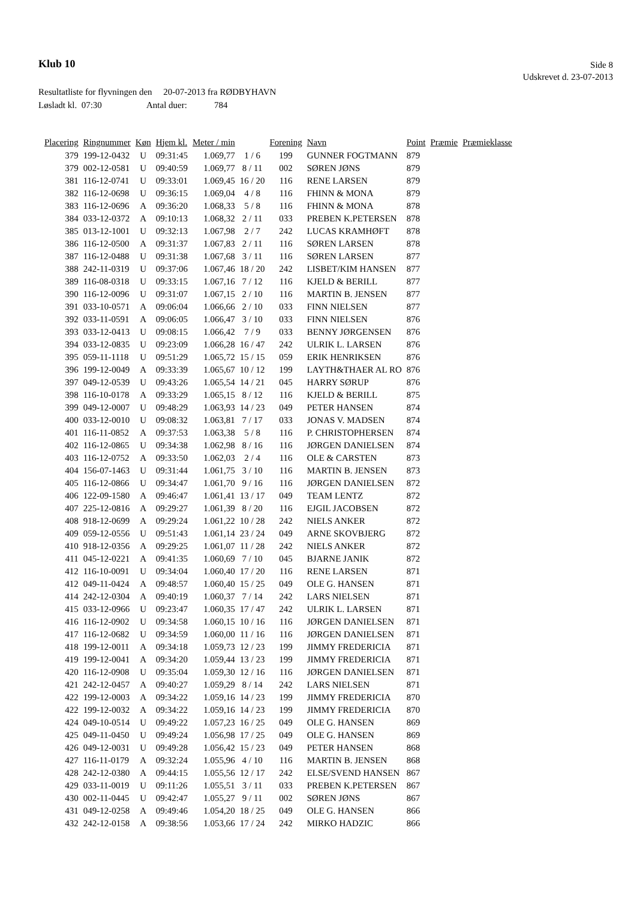Klub 10
Side 8
Udskrevet d. 23-07-2013
Resultatliste for flyvningen den 20-07-2013 fra RØDBYHAVN
Løsladt kl. 07:30 Antal duer: 784
| Placering | Ringnummer | Køn | Hjem kl. | Meter / min | | Forening | Navn | Point | Præmie | Præmieklasse |
| --- | --- | --- | --- | --- | --- | --- | --- | --- | --- | --- |
| 379 | 199-12-0432 | U | 09:31:45 | 1.069,77 | 1 / 6 | 199 | GUNNER FOGTMANN | 879 | | |
| 379 | 002-12-0581 | U | 09:40:59 | 1.069,77 | 8 / 11 | 002 | SØREN JØNS | 879 | | |
| 381 | 116-12-0741 | U | 09:33:01 | 1.069,45 | 16 / 20 | 116 | RENE LARSEN | 879 | | |
| 382 | 116-12-0698 | U | 09:36:15 | 1.069,04 | 4 / 8 | 116 | FHINN & MONA | 879 | | |
| 383 | 116-12-0696 | A | 09:36:20 | 1.068,33 | 5 / 8 | 116 | FHINN & MONA | 878 | | |
| 384 | 033-12-0372 | A | 09:10:13 | 1.068,32 | 2 / 11 | 033 | PREBEN K.PETERSEN | 878 | | |
| 385 | 013-12-1001 | U | 09:32:13 | 1.067,98 | 2 / 7 | 242 | LUCAS KRAMHØFT | 878 | | |
| 386 | 116-12-0500 | A | 09:31:37 | 1.067,83 | 2 / 11 | 116 | SØREN LARSEN | 878 | | |
| 387 | 116-12-0488 | U | 09:31:38 | 1.067,68 | 3 / 11 | 116 | SØREN LARSEN | 877 | | |
| 388 | 242-11-0319 | U | 09:37:06 | 1.067,46 | 18 / 20 | 242 | LISBET/KIM HANSEN | 877 | | |
| 389 | 116-08-0318 | U | 09:33:15 | 1.067,16 | 7 / 12 | 116 | KJELD & BERILL | 877 | | |
| 390 | 116-12-0096 | U | 09:31:07 | 1.067,15 | 2 / 10 | 116 | MARTIN B. JENSEN | 877 | | |
| 391 | 033-10-0571 | A | 09:06:04 | 1.066,66 | 2 / 10 | 033 | FINN NIELSEN | 877 | | |
| 392 | 033-11-0591 | A | 09:06:05 | 1.066,47 | 3 / 10 | 033 | FINN NIELSEN | 876 | | |
| 393 | 033-12-0413 | U | 09:08:15 | 1.066,42 | 7 / 9 | 033 | BENNY JØRGENSEN | 876 | | |
| 394 | 033-12-0835 | U | 09:23:09 | 1.066,28 | 16 / 47 | 242 | ULRIK L. LARSEN | 876 | | |
| 395 | 059-11-1118 | U | 09:51:29 | 1.065,72 | 15 / 15 | 059 | ERIK HENRIKSEN | 876 | | |
| 396 | 199-12-0049 | A | 09:33:39 | 1.065,67 | 10 / 12 | 199 | LAYTH&THAER AL RO | 876 | | |
| 397 | 049-12-0539 | U | 09:43:26 | 1.065,54 | 14 / 21 | 045 | HARRY SØRUP | 876 | | |
| 398 | 116-10-0178 | A | 09:33:29 | 1.065,15 | 8 / 12 | 116 | KJELD & BERILL | 875 | | |
| 399 | 049-12-0007 | U | 09:48:29 | 1.063,93 | 14 / 23 | 049 | PETER HANSEN | 874 | | |
| 400 | 033-12-0010 | U | 09:08:32 | 1.063,81 | 7 / 17 | 033 | JONAS V. MADSEN | 874 | | |
| 401 | 116-11-0852 | A | 09:37:53 | 1.063,38 | 5 / 8 | 116 | P. CHRISTOPHERSEN | 874 | | |
| 402 | 116-12-0865 | U | 09:34:38 | 1.062,98 | 8 / 16 | 116 | JØRGEN DANIELSEN | 874 | | |
| 403 | 116-12-0752 | A | 09:33:50 | 1.062,03 | 2 / 4 | 116 | OLE & CARSTEN | 873 | | |
| 404 | 156-07-1463 | U | 09:31:44 | 1.061,75 | 3 / 10 | 116 | MARTIN B. JENSEN | 873 | | |
| 405 | 116-12-0866 | U | 09:34:47 | 1.061,70 | 9 / 16 | 116 | JØRGEN DANIELSEN | 872 | | |
| 406 | 122-09-1580 | A | 09:46:47 | 1.061,41 | 13 / 17 | 049 | TEAM LENTZ | 872 | | |
| 407 | 225-12-0816 | A | 09:29:27 | 1.061,39 | 8 / 20 | 116 | EJGIL JACOBSEN | 872 | | |
| 408 | 918-12-0699 | A | 09:29:24 | 1.061,22 | 10 / 28 | 242 | NIELS ANKER | 872 | | |
| 409 | 059-12-0556 | U | 09:51:43 | 1.061,14 | 23 / 24 | 049 | ARNE SKOVBJERG | 872 | | |
| 410 | 918-12-0356 | A | 09:29:25 | 1.061,07 | 11 / 28 | 242 | NIELS ANKER | 872 | | |
| 411 | 045-12-0221 | A | 09:41:35 | 1.060,69 | 7 / 10 | 045 | BJARNE JANIK | 872 | | |
| 412 | 116-10-0091 | U | 09:34:04 | 1.060,40 | 17 / 20 | 116 | RENE LARSEN | 871 | | |
| 412 | 049-11-0424 | A | 09:48:57 | 1.060,40 | 15 / 25 | 049 | OLE G. HANSEN | 871 | | |
| 414 | 242-12-0304 | A | 09:40:19 | 1.060,37 | 7 / 14 | 242 | LARS NIELSEN | 871 | | |
| 415 | 033-12-0966 | U | 09:23:47 | 1.060,35 | 17 / 47 | 242 | ULRIK L. LARSEN | 871 | | |
| 416 | 116-12-0902 | U | 09:34:58 | 1.060,15 | 10 / 16 | 116 | JØRGEN DANIELSEN | 871 | | |
| 417 | 116-12-0682 | U | 09:34:59 | 1.060,00 | 11 / 16 | 116 | JØRGEN DANIELSEN | 871 | | |
| 418 | 199-12-0011 | A | 09:34:18 | 1.059,73 | 12 / 23 | 199 | JIMMY FREDERICIA | 871 | | |
| 419 | 199-12-0041 | A | 09:34:20 | 1.059,44 | 13 / 23 | 199 | JIMMY FREDERICIA | 871 | | |
| 420 | 116-12-0908 | U | 09:35:04 | 1.059,30 | 12 / 16 | 116 | JØRGEN DANIELSEN | 871 | | |
| 421 | 242-12-0457 | A | 09:40:27 | 1.059,29 | 8 / 14 | 242 | LARS NIELSEN | 871 | | |
| 422 | 199-12-0003 | A | 09:34:22 | 1.059,16 | 14 / 23 | 199 | JIMMY FREDERICIA | 870 | | |
| 422 | 199-12-0032 | A | 09:34:22 | 1.059,16 | 14 / 23 | 199 | JIMMY FREDERICIA | 870 | | |
| 424 | 049-10-0514 | U | 09:49:22 | 1.057,23 | 16 / 25 | 049 | OLE G. HANSEN | 869 | | |
| 425 | 049-11-0450 | U | 09:49:24 | 1.056,98 | 17 / 25 | 049 | OLE G. HANSEN | 869 | | |
| 426 | 049-12-0031 | U | 09:49:28 | 1.056,42 | 15 / 23 | 049 | PETER HANSEN | 868 | | |
| 427 | 116-11-0179 | A | 09:32:24 | 1.055,96 | 4 / 10 | 116 | MARTIN B. JENSEN | 868 | | |
| 428 | 242-12-0380 | A | 09:44:15 | 1.055,56 | 12 / 17 | 242 | ELSE/SVEND HANSEN | 867 | | |
| 429 | 033-11-0019 | U | 09:11:26 | 1.055,51 | 3 / 11 | 033 | PREBEN K.PETERSEN | 867 | | |
| 430 | 002-11-0445 | U | 09:42:47 | 1.055,27 | 9 / 11 | 002 | SØREN JØNS | 867 | | |
| 431 | 049-12-0258 | A | 09:49:46 | 1.054,20 | 18 / 25 | 049 | OLE G. HANSEN | 866 | | |
| 432 | 242-12-0158 | A | 09:38:56 | 1.053,66 | 17 / 24 | 242 | MIRKO HADZIC | 866 | | |